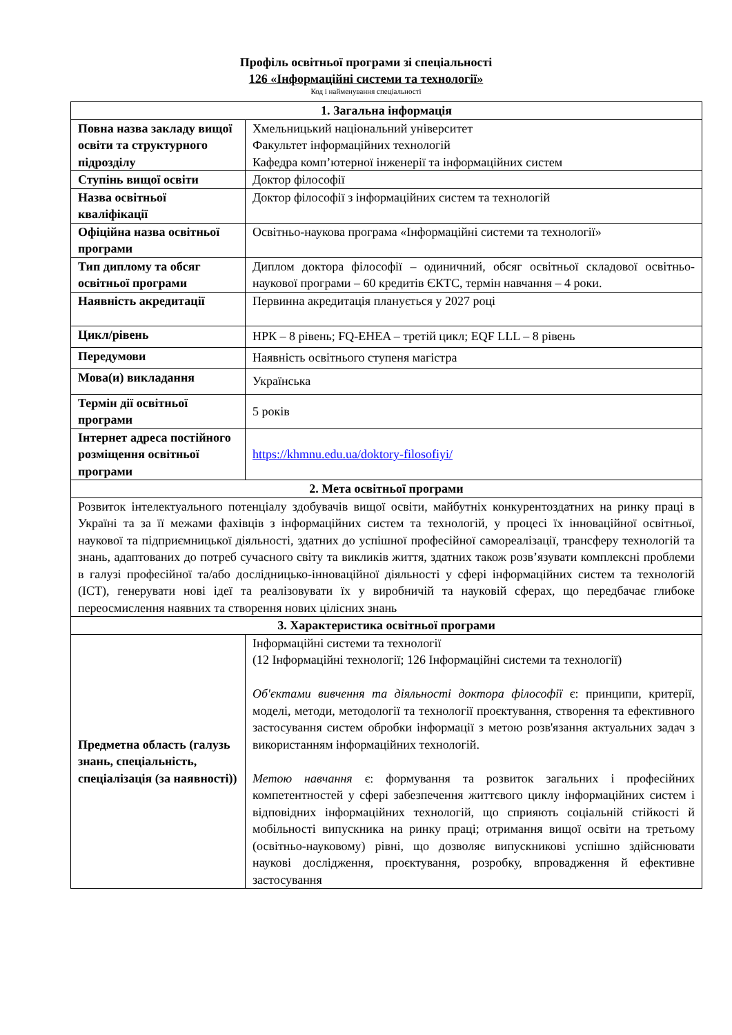Профіль освітньої програми зі спеціальності
126 «Інформаційні системи та технології»
Код і найменування спеціальності
| 1. Загальна інформація | |
| --- | --- |
| Повна назва закладу вищої освіти та структурного підрозділу | Хмельницький національний університет Факультет інформаційних технологій Кафедра комп’ютерної інженерії та інформаційних систем |
| Ступінь вищої освіти | Доктор філософії |
| Назва освітньої кваліфікації | Доктор філософії з інформаційних систем та технологій |
| Офіційна назва освітньої програми | Освітньо-наукова програма «Інформаційні системи та технології» |
| Тип диплому та обсяг освітньої програми | Диплом доктора філософії – одиничний, обсяг освітньої складової освітньо-наукової програми – 60 кредитів ЄКТС, термін навчання – 4 роки. |
| Наявність акредитації | Первинна акредитація планується у 2027 році |
| Цикл/рівень | НРК – 8 рівень; FQ-EHEA – третій цикл; EQF LLL – 8 рівень |
| Передумови | Наявність освітнього ступеня магістра |
| Мова(и) викладання | Українська |
| Термін дії освітньої програми | 5 років |
| Інтернет адреса постійного розміщення освітньої програми | https://khmnu.edu.ua/doktory-filosofiyi/ |
| 2. Мета освітньої програми | |
| Розвиток інтелектуального потенціалу здобувачів вищої освіти, майбутніх конкурентоздатних на ринку праці в Україні та за її межами фахівців з інформаційних систем та технологій, у процесі їх інноваційної освітньої, наукової та підприємницької діяльності, здатних до успішної професійної самореалізації, трансферу технологій та знань, адаптованих до потреб сучасного світу та викликів життя, здатних також розв’язувати комплексні проблеми в галузі професійної та/або дослідницько-інноваційної діяльності у сфері інформаційних систем та технологій (ІСТ), генерувати нові ідеї та реалізовувати їх у виробничій та науковій сферах, що передбачає глибоке переосмислення наявних та створення нових цілісних знань | |
| 3. Характеристика освітньої програми | |
| Предметна область (галузь знань, спеціальність, спеціалізація (за наявності)) | Інформаційні системи та технології (12 Інформаційні технології; 126 Інформаційні системи та технології) Об'єктами вивчення та діяльності доктора філософії є: принципи, критерії, моделі, методи, методології та технології проєктування, створення та ефективного застосування систем обробки інформації з метою розв'язання актуальних задач з використанням інформаційних технологій. Метою навчання є: формування та розвиток загальних і професійних компетентностей у сфері забезпечення життєвого циклу інформаційних систем і відповідних інформаційних технологій, що сприяють соціальній стійкості й мобільності випускника на ринку праці; отримання вищої освіти на третьому (освітньо-науковому) рівні, що дозволяє випускникові успішно здійснювати наукові дослідження, проєктування, розробку, впровадження й ефективне застосування |